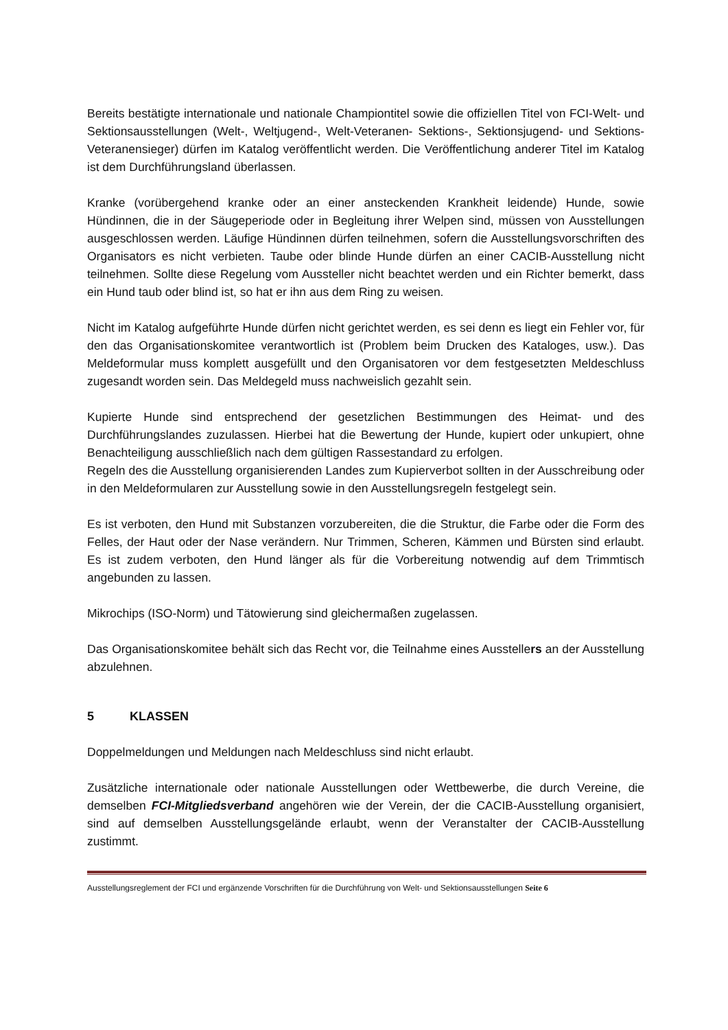Bereits bestätigte internationale und nationale Championtitel sowie die offiziellen Titel von FCI-Welt- und Sektionsausstellungen (Welt-, Weltjugend-, Welt-Veteranen- Sektions-, Sektionsjugend- und Sektions-Veteranensieger) dürfen im Katalog veröffentlicht werden. Die Veröffentlichung anderer Titel im Katalog ist dem Durchführungsland überlassen.
Kranke (vorübergehend kranke oder an einer ansteckenden Krankheit leidende) Hunde, sowie Hündinnen, die in der Säugeperiode oder in Begleitung ihrer Welpen sind, müssen von Ausstellungen ausgeschlossen werden. Läufige Hündinnen dürfen teilnehmen, sofern die Ausstellungsvorschriften des Organisators es nicht verbieten. Taube oder blinde Hunde dürfen an einer CACIB-Ausstellung nicht teilnehmen. Sollte diese Regelung vom Aussteller nicht beachtet werden und ein Richter bemerkt, dass ein Hund taub oder blind ist, so hat er ihn aus dem Ring zu weisen.
Nicht im Katalog aufgeführte Hunde dürfen nicht gerichtet werden, es sei denn es liegt ein Fehler vor, für den das Organisationskomitee verantwortlich ist (Problem beim Drucken des Kataloges, usw.). Das Meldeformular muss komplett ausgefüllt und den Organisatoren vor dem festgesetzten Meldeschluss zugesandt worden sein. Das Meldegeld muss nachweislich gezahlt sein.
Kupierte Hunde sind entsprechend der gesetzlichen Bestimmungen des Heimat- und des Durchführungslandes zuzulassen. Hierbei hat die Bewertung der Hunde, kupiert oder unkupiert, ohne Benachteiligung ausschließlich nach dem gültigen Rassestandard zu erfolgen.
Regeln des die Ausstellung organisierenden Landes zum Kupierverbot sollten in der Ausschreibung oder in den Meldeformularen zur Ausstellung sowie in den Ausstellungsregeln festgelegt sein.
Es ist verboten, den Hund mit Substanzen vorzubereiten, die die Struktur, die Farbe oder die Form des Felles, der Haut oder der Nase verändern. Nur Trimmen, Scheren, Kämmen und Bürsten sind erlaubt. Es ist zudem verboten, den Hund länger als für die Vorbereitung notwendig auf dem Trimmtisch angebunden zu lassen.
Mikrochips (ISO-Norm) und Tätowierung sind gleichermaßen zugelassen.
Das Organisationskomitee behält sich das Recht vor, die Teilnahme eines Ausstellers an der Ausstellung abzulehnen.
5 KLASSEN
Doppelmeldungen und Meldungen nach Meldeschluss sind nicht erlaubt.
Zusätzliche internationale oder nationale Ausstellungen oder Wettbewerbe, die durch Vereine, die demselben FCI-Mitgliedsverband angehören wie der Verein, der die CACIB-Ausstellung organisiert, sind auf demselben Ausstellungsgelände erlaubt, wenn der Veranstalter der CACIB-Ausstellung zustimmt.
Ausstellungsreglement der FCI und ergänzende Vorschriften für die Durchführung von Welt- und Sektionsausstellungen Seite 6